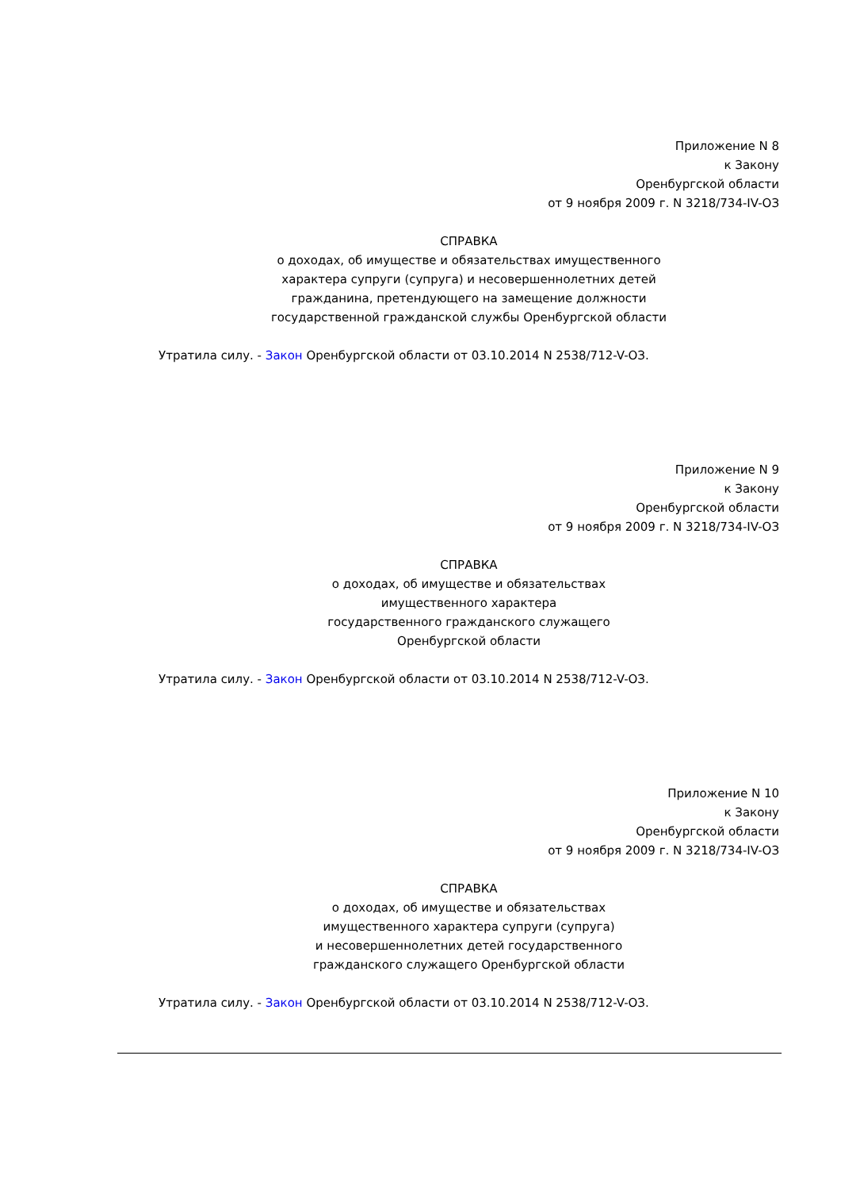Приложение N 8
к Закону
Оренбургской области
от 9 ноября 2009 г. N 3218/734-IV-ОЗ
СПРАВКА
о доходах, об имуществе и обязательствах имущественного
характера супруги (супруга) и несовершеннолетних детей
гражданина, претендующего на замещение должности
государственной гражданской службы Оренбургской области
Утратила силу. - Закон Оренбургской области от 03.10.2014 N 2538/712-V-ОЗ.
Приложение N 9
к Закону
Оренбургской области
от 9 ноября 2009 г. N 3218/734-IV-ОЗ
СПРАВКА
о доходах, об имуществе и обязательствах
имущественного характера
государственного гражданского служащего
Оренбургской области
Утратила силу. - Закон Оренбургской области от 03.10.2014 N 2538/712-V-ОЗ.
Приложение N 10
к Закону
Оренбургской области
от 9 ноября 2009 г. N 3218/734-IV-ОЗ
СПРАВКА
о доходах, об имуществе и обязательствах
имущественного характера супруги (супруга)
и несовершеннолетних детей государственного
гражданского служащего Оренбургской области
Утратила силу. - Закон Оренбургской области от 03.10.2014 N 2538/712-V-ОЗ.